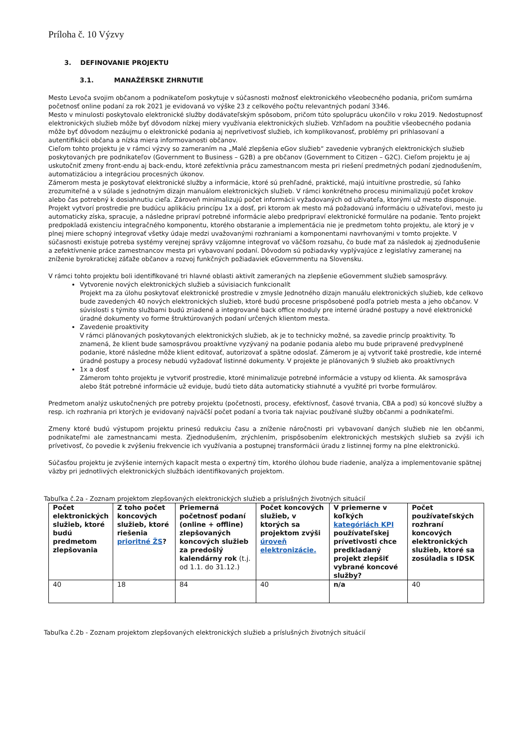Príloha č. 10 Výzvy
3. DEFINOVANIE PROJEKTU
3.1. MANAŽÉRSKE ZHRNUTIE
Mesto Levoča svojim občanom a podnikateľom poskytuje v súčasnosti možnosť elektronického všeobecného podania, pričom sumárna početnosť online podaní za rok 2021 je evidovaná vo výške 23 z celkového počtu relevantných podaní 3346.
Mesto v minulosti poskytovalo elektronické služby dodávateľským spôsobom, pričom túto spoluprácu ukončilo v roku 2019. Nedostupnosť elektronických služieb môže byť dôvodom nízkej miery využívania elektronických služieb. Vzhľadom na použitie všeobecného podania môže byť dôvodom nezáujmu o elektronické podania aj neprívetivosť služieb, ich komplikovanosť, problémy pri prihlasovaní a autentifikácii občana a nízka miera informovanosti občanov.
Cieľom tohto projektu je v rámci výzvy so zameraním na „Malé zlepšenia eGov služieb“ zavedenie vybraných elektronických služieb poskytovaných pre podnikateľov (Government to Business – G2B) a pre občanov (Government to Citizen – G2C). Cieľom projektu je aj uskutočniť zmeny front-endu aj back-endu, ktoré zefektívnia prácu zamestnancom mesta pri riešení predmetných podaní zjednodušením, automatizáciou a integráciou procesných úkonov.
Zámerom mesta je poskytovať elektronické služby a informácie, ktoré sú prehľadné, praktické, majú intuitívne prostredie, sú ľahko zrozumiteľné a v súlade s jednotným dizajn manuálom elektronických služieb. V rámci konkrétneho procesu minimalizujú počet krokov alebo čas potrebný k dosiahnutiu cieľa. Zároveň minimalizujú počet informácii vyžadovaných od užívateľa, ktorými už mesto disponuje. Projekt vytvorí prostredie pre budúcu aplikáciu princípu 1x a dosť, pri ktorom ak mesto má požadovanú informáciu o užívateľovi, mesto ju automaticky získa, spracuje, a následne pripraví potrebné informácie alebo predpripraví elektronické formuláre na podanie. Tento projekt predpokladá existenciu integračného komponentu, ktorého obstaranie a implementácia nie je predmetom tohto projektu, ale ktorý je v plnej miere schopný integrovať všetky údaje medzi uvažovanými rozhraniami a komponentami navrhovanými v tomto projekte. V súčasnosti existuje potreba systémy verejnej správy vzájomne integrovať vo väčšom rozsahu, čo bude mať za následok aj zjednodušenie a zefektívnenie práce zamestnancov mesta pri vybavovaní podaní. Dôvodom sú požiadavky vyplývajúce z legislatívy zameranej na zníženie byrokratickej záťaže občanov a rozvoj funkčných požiadaviek eGovernmentu na Slovensku.
V rámci tohto projektu boli identifikované tri hlavné oblasti aktivít zameraných na zlepšenie eGovernment služieb samosprávy.
Vytvorenie nových elektronických služieb a súvisiacich funkcionalít
Projekt ma za úlohu poskytovať elektronické prostredie v zmysle Jednotného dizajn manuálu elektronických služieb, kde celkovo bude zavedených 40 nových elektronických služieb, ktoré budú procesne prispôsobené podľa potrieb mesta a jeho občanov. V súvislosti s týmito službami budú zriadené a integrované back office moduly pre interné úradné postupy a nové elektronické úradné dokumenty vo forme štruktúrovaných podaní určených klientom mesta.
Zavedenie proaktivity
V rámci plánovaných poskytovaných elektronických služieb, ak je to technicky možné, sa zavedie princíp proaktivity. To znamená, že klient bude samosprávou proaktívne vyzývaný na podanie podania alebo mu bude pripravené predvyplnené podanie, ktoré následne môže klient editovať, autorizovať a spätne odoslať. Zámerom je aj vytvoriť také prostredie, kde interné úradné postupy a procesy nebudú vyžadovať listinné dokumenty. V projekte je plánovaných 9 služieb ako proaktívnych
1x a dosť
Zámerom tohto projektu je vytvoriť prostredie, ktoré minimalizuje potrebné informácie a vstupy od klienta. Ak samospráva alebo štát potrebné informácie už eviduje, budú tieto dáta automaticky stiahnuté a využité pri tvorbe formulárov.
Predmetom analýz uskutočnených pre potreby projektu (početnosti, procesy, efektívnosť, časové trvania, CBA a pod) sú koncové služby a resp. ich rozhrania pri ktorých je evidovaný najväčší počet podaní a tvoria tak najviac používané služby občanmi a podnikateľmi.
Zmeny ktoré budú výstupom projektu prinesú redukciu času a zníženie náročnosti pri vybavovaní daných služieb nie len občanmi, podnikateľmi ale zamestnancami mesta. Zjednodušením, zrýchlením, prispôsobením elektronických mestských služieb sa zvýši ich prívetivosť, čo povedie k zvýšeniu frekvencie ich využívania a postupnej transformácii úradu z listinnej formy na plne elektronickú.
Súčasťou projektu je zvýšenie interných kapacít mesta o expertný tím, ktorého úlohou bude riadenie, analýza a implementovanie spätnej väzby pri jednotlivých elektronických službách identifikovaných projektom.
Tabuľka č.2a - Zoznam projektom zlepšovaných elektronických služieb a príslušných životných situácií
| Počet elektronických služieb, ktoré budú predmetom zlepšovania | Z toho počet koncových služieb, ktoré riešenia prioritné ŽS ? | Priemerná početnosť podaní (online + offline) zlepšovaných koncových služieb za predošlý kalendárny rok (t.j. od 1.1. do 31.12.) | Počet koncových služieb, v ktorých sa projektom zvýši úroveň elektronizácie. | V priemerne v koľkých kategóriách KPI používateľskej prívetivosti chce predkladaný projekt zlepšiť vybrané koncové služby? | Počet používateľských rozhraní koncových elektronických služieb, ktoré sa zosúladia s IDSK |
| --- | --- | --- | --- | --- | --- |
| 40 | 18 | 84 | 40 | n/a | 40 |
Tabuľka č.2b - Zoznam projektom zlepšovaných elektronických služieb a príslušných životných situácií